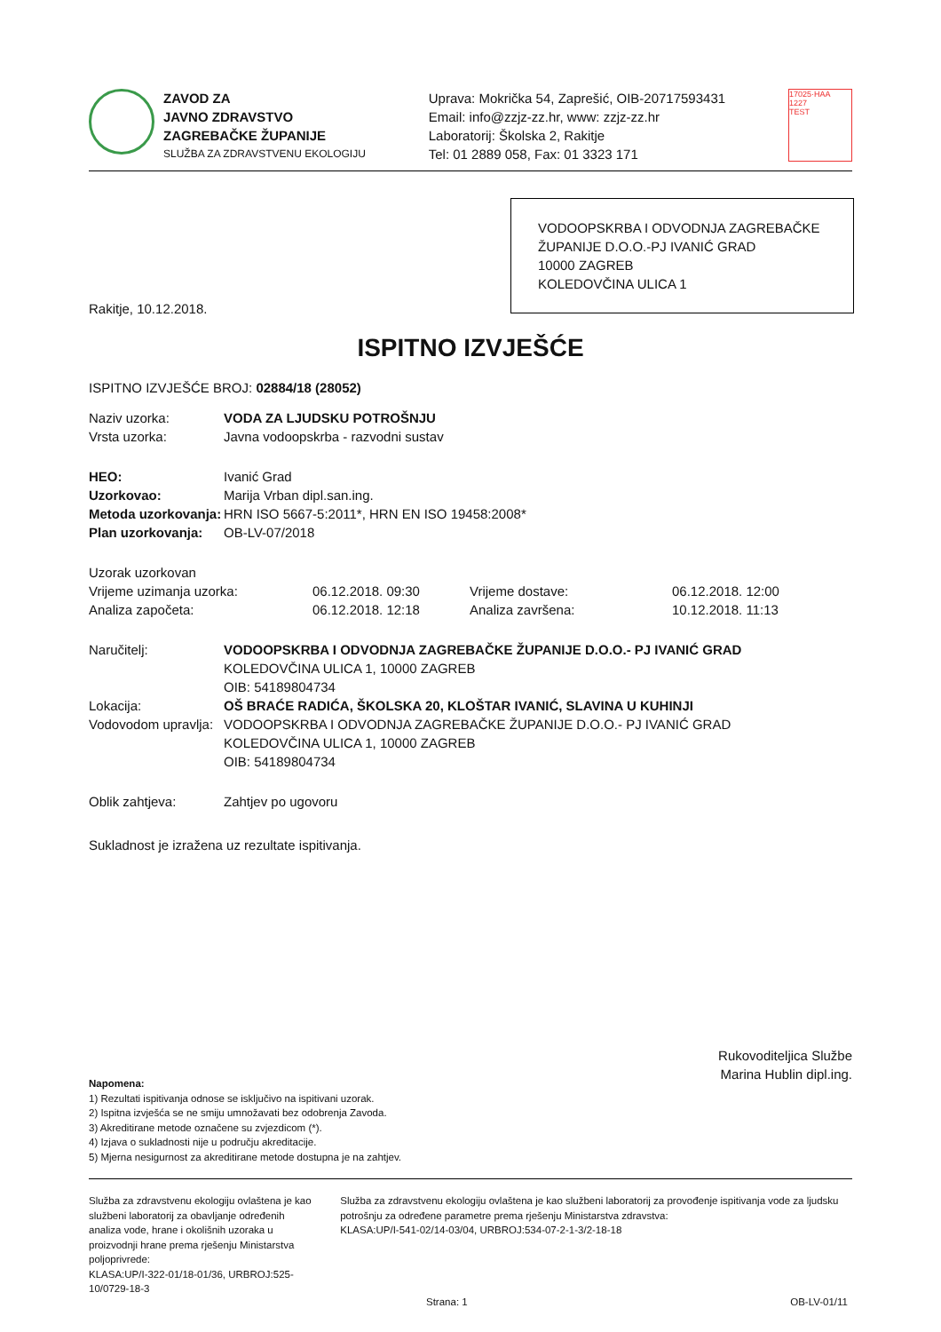ZAVOD ZA
JAVNO ZDRAVSTVO
ZAGREBAČKE ŽUPANIJE
SLUŽBA ZA ZDRAVSTVENU EKOLOGIJU
Uprava: Mokrička 54, Zaprešić, OIB-20717593431
Email: info@zzjz-zz.hr, www: zzjz-zz.hr
Laboratorij: Školska 2, Rakitje
Tel: 01 2889 058, Fax: 01 3323 171
17025·HAA
1227
TEST
VODOOPSKRBA I ODVODNJA ZAGREBAČKE ŽUPANIJE D.O.O.-PJ IVANIĆ GRAD
10000 ZAGREB
KOLEDOVČINA ULICA 1
Rakitje, 10.12.2018.
ISPITNO IZVJEŠĆE
ISPITNO IZVJEŠĆE BROJ: 02884/18 (28052)
| Naziv uzorka: | VODA ZA LJUDSKU POTROŠNJU |
| Vrsta uzorka: | Javna vodoopskrba - razvodni sustav |
| HEO: | Ivanić Grad |
| Uzorkovao: | Marija Vrban dipl.san.ing. |
| Metoda uzorkovanja: | HRN ISO 5667-5:2011*, HRN EN ISO 19458:2008* |
| Plan uzorkovanja: | OB-LV-07/2018 |
| Uzorak uzorkovan | | | |
| Vrijeme uzimanja uzorka: | 06.12.2018. 09:30 | Vrijeme dostave: | 06.12.2018. 12:00 |
| Analiza započeta: | 06.12.2018. 12:18 | Analiza završena: | 10.12.2018. 11:13 |
| Naručitelj: | VODOOPSKRBA I ODVODNJA ZAGREBAČKE ŽUPANIJE D.O.O.- PJ IVANIĆ GRAD KOLEDOVČINA ULICA 1, 10000 ZAGREB OIB: 54189804734 |
| Lokacija: | OŠ BRAĆE RADIĆA, ŠKOLSKA 20, KLOŠTAR IVANIĆ, SLAVINA U KUHINJI |
| Vodovodom upravlja: | VODOOPSKRBA I ODVODNJA ZAGREBAČKE ŽUPANIJE D.O.O.- PJ IVANIĆ GRAD KOLEDOVČINA ULICA 1, 10000 ZAGREB OIB: 54189804734 |
| Oblik zahtjeva: | Zahtjev po ugovoru |
Sukladnost je izražena uz rezultate ispitivanja.
Rukovoditeljica Službe
Marina Hublin dipl.ing.
Napomena:
1) Rezultati ispitivanja odnose se isključivo na ispitivani uzorak.
2) Ispitna izvješća se ne smiju umnožavati bez odobrenja Zavoda.
3) Akreditirane metode označene su zvjezdicom (*).
4) Izjava o sukladnosti nije u području akreditacije.
5) Mjerna nesigurnost za akreditirane metode dostupna je na zahtjev.
Služba za zdravstvenu ekologiju ovlaštena je kao službeni laboratorij za obavljanje određenih analiza vode, hrane i okolišnih uzoraka u proizvodnji hrane prema rješenju Ministarstva poljoprivrede:
KLASA:UP/I-322-01/18-01/36, URBROJ:525-10/0729-18-3
Služba za zdravstvenu ekologiju ovlaštena je kao službeni laboratorij za provođenje ispitivanja vode za ljudsku potrošnju za određene parametre prema rješenju Ministarstva zdravstva:
KLASA:UP/I-541-02/14-03/04, URBROJ:534-07-2-1-3/2-18-18
Strana: 1 OB-LV-01/11